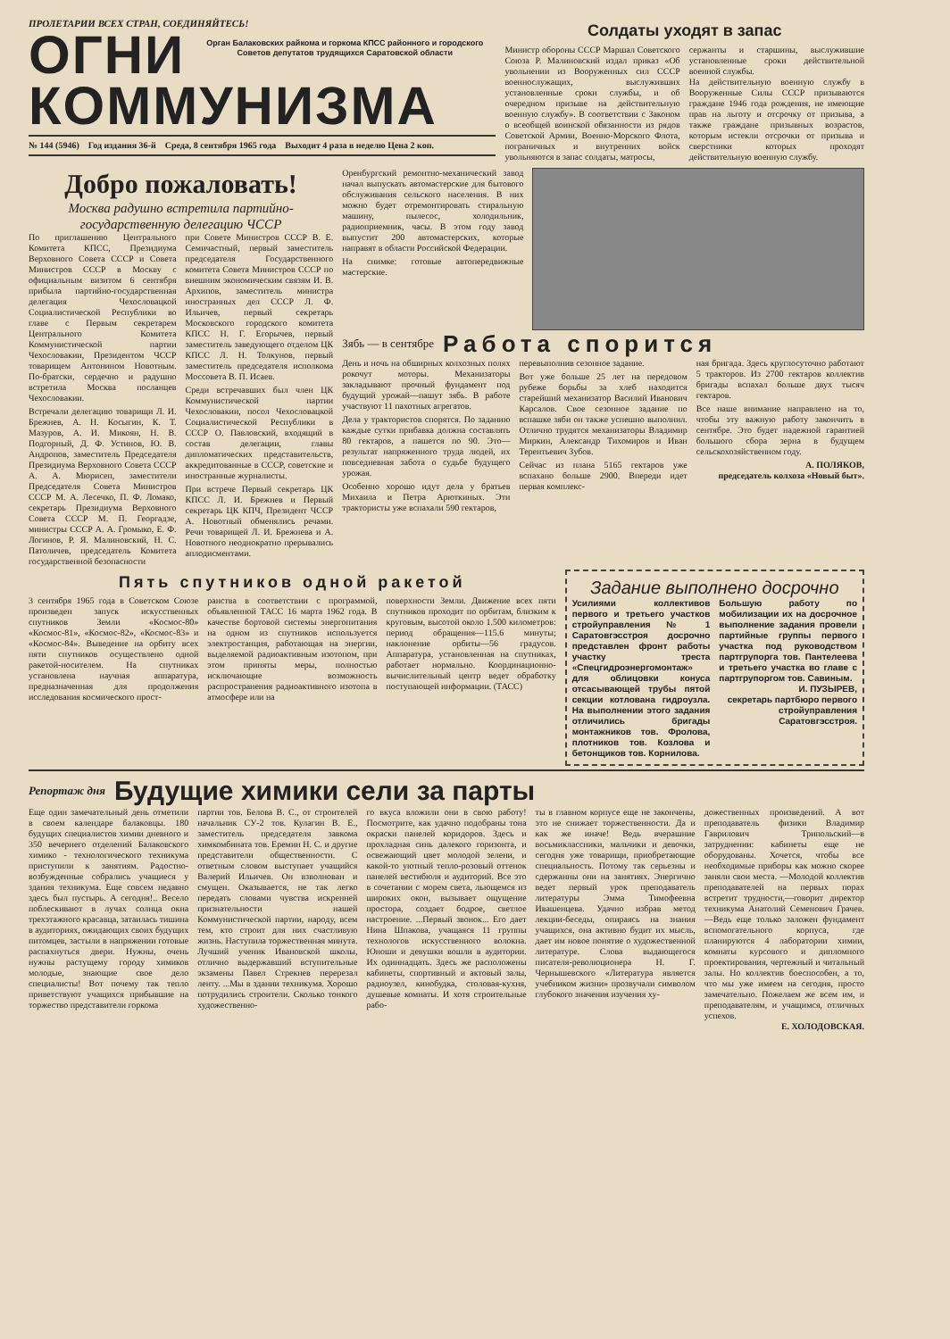ПРОЛЕТАРИИ ВСЕХ СТРАН, СОЕДИНЯЙТЕСЬ!
ОГНИ
Орган Балаковских райкома и горкома КПСС районного и городского Советов депутатов трудящихся Саратовской области
КОММУНИЗМА
№ 144 (5946) Год издания 36-й Среда, 8 сентября 1965 года Выходит 4 раза в неделю Цена 2 коп.
Солдаты уходят в запас
Министр обороны СССР Маршал Советского Союза Р. Малиновский издал приказ «Об увольнении из Вооруженных сил СССР военнослужащих, выслуживших установленные сроки службы, и об очередном призыве на действительную военную службу». В соответствии с Законом о всеобщей воинской обязанности из рядов Советской Армии, Военно-Морского Флота, пограничных и внутренних войск увольняются в запас солдаты, матросы,
сержанты и старшины, выслужившие установленные сроки действительной военной службы.
На действительную военную службу в Вооруженные Силы СССР призываются граждане 1946 года рождения, не имеющие прав на льготу и отсрочку от призыва, а также граждане призывных возрастов, которым истекли отсрочки от призыва и сверстники которых проходят действительную военную службу.
Добро пожаловать!
Москва радушно встретила партийно-государственную делегацию ЧССР
По приглашению Центрального Комитета КПСС, Президиума Верховного Совета СССР и Совета Министров СССР в Москву с официальным визитом 6 сентября прибыла партийно-государственная делегация Чехословацкой Социалистической Республики во главе с Первым секретарем Центрального Комитета Коммунистической партии Чехословакии, Президентом ЧССР товарищем Антонином Новотным. По-братски, сердечно и радушно встретила Москва посланцев Чехословакии.
Встречали делегацию товарищи Л. И. Брежнев, А. Н. Косыгин, К. Т. Мазуров, А. И. Микоян, Н. В. Подгорный, Д. Ф. Устинов, Ю. В. Андропов, заместитель Председателя Президиума Верховного Совета СССР А. А. Мюрисеп, заместители Председателя Совета Министров СССР М. А. Лесечко, П. Ф. Ломако, секретарь Президиума Верховного Совета СССР М. П. Георгадзе, министры СССР А. А. Громыко, Е. Ф. Логинов, Р. Я. Малиновский, Н. С. Патоличев, председатель Комитета государственной безопасности
при Совете Министров СССР В. Е. Семичастный, первый заместитель председателя Государственного комитета Совета Министров СССР по внешним экономическим связям И. В. Архипов, заместитель министра иностранных дел СССР Л. Ф. Ильичев, первый секретарь Московского городского комитета КПСС Н. Г. Егорычев, первый заместитель заведующего отделом ЦК КПСС Л. Н. Толкунов, первый заместитель председателя исполкома Моссовета В. П. Исаев.
Среди встречавших был член ЦК Коммунистической партии Чехословакии, посол Чехословацкой Социалистической Республики в СССР О. Павловский, входящий в состав делегации, главы дипломатических представительств, аккредитованные в СССР, советские и иностранные журналисты.
При встрече Первый секретарь ЦК КПСС Л. И. Брежнев и Первый секретарь ЦК КПЧ, Президент ЧССР А. Новотный обменялись речами. Речи товарищей Л. И. Брежнева и А. Новотного неоднократно прерывались аплодисментами.
Оренбургский ремонтно-механический завод начал выпускать автомастерские для бытового обслуживания сельского населения. В них можно будет отремонтировать стиральную машину, пылесос, холодильник, радиоприемник, часы. В этом году завод выпустит 200 автомастерских, которые направят в области Российской Федерации.
На снимке: готовые автопередвижные мастерские.
Зябь — в сентябре
Работа спорится
День и ночь на обширных колхозных полях рокочут моторы. Механизаторы закладывают прочный фундамент под будущий урожай—пашут зябь. В работе участвуют 11 пахотных агрегатов.
Дела у трактористов спорятся. По заданию каждые сутки прибавка должна составлять 80 гектаров, а пашется по 90. Это—результат напряженного труда людей, их повседневная забота о судьбе будущего урожая.
Особенно хорошо идут дела у братьев Михаила и Петра Арюткиных. Эти трактористы уже вспахали 590 гектаров,
перевыполнив сезонное задание.
Вот уже больше 25 лет на передовом рубеже борьбы за хлеб находится старейший механизатор Василий Иванович Карсалов. Свое сезонное задание по вспашке зяби он также успешно выполнил. Отлично трудятся механизаторы Владимир Миркин, Александр Тихомиров и Иван Терентьевич Зубов.
Сейчас из плана 5165 гектаров уже вспахано больше 2900. Впереди идет первая комплекс-
ная бригада. Здесь круглосуточно работают 5 тракторов. Из 2700 гектаров коллектив бригады вспахал больше двух тысяч гектаров.
Все наше внимание направлено на то, чтобы эту важную работу закончить в сентябре. Это будет надежной гарантией большого сбора зерна в будущем сельскохозяйственном году.
А. ПОЛЯКОВ,
председатель колхоза «Новый быт».
Пять спутников одной ракетой
3 сентября 1965 года в Советском Союзе произведен запуск искусственных спутников Земли «Космос-80» «Космос-81», «Космос-82», «Космос-83» и «Космос-84». Выведение на орбиту всех пяти спутников осуществлено одной ракетой-носителем. На спутниках установлена научная аппаратура, предназначенная для продолжения исследования космического прост-
ранства в соответствии с программой, объявленной ТАСС 16 марта 1962 года. В качестве бортовой системы энергопитания на одном из спутников используется электростанция, работающая на энергии, выделяемой радиоактивным изотопом, при этом приняты меры, полностью исключающие возможность распространения радиоактивного изотопа в атмосфере или на
поверхности Земли. Движение всех пяти спутников проходит по орбитам, близким к круговым, высотой около 1.500 километров: период обращения—115.6 минуты; наклонение орбиты—56 градусов. Аппаратура, установленная на спутниках, работает нормально. Координационно-вычислительный центр ведет обработку поступающей информации. (ТАСС)
Задание выполнено досрочно
Усилиями коллективов первого и третьего участков стройуправления № 1 Саратовгэсстроя досрочно представлен фронт работы участку треста «Спецгидроэнергомонтаж» для облицовки конуса отсасывающей трубы пятой секции котлована гидроузла. На выполнении этого задания отличились бригады монтажников тов. Фролова, плотников тов. Козлова и бетонщиков тов. Корнилова.
Большую работу по мобилизации их на досрочное выполнение задания провели партийные группы первого участка под руководством партгрупорга тов. Пантелеева и третьего участка во главе с партгрупоргом тов. Савиным.
И. ПУЗЫРЕВ,
секретарь партбюро первого стройуправления Саратовгэсстроя.
Репортаж дня
Будущие химики сели за парты
Еще один замечательный день отметили в своем календаре балаковцы. 180 будущих специалистов химии дневного и 350 вечернего отделений Балаковского химико - технологического техникума приступили к занятиям. Радостно-возбужденные собрались учащиеся у здания техникума. Еще совсем недавно здесь был пустырь. А сегодня!.. Весело поблескивают в лучах солнца окна трехэтажного красавца, затаилась тишина в аудиториях, ожидающих своих будущих питомцев, застыли в напряжении готовые распахнуться двери. Нужны, очень нужны растущему городу химиков молодые, знающие свое дело специалисты! Вот почему так тепло приветствуют учащихся прибывшие на торжество представители горкома
партии тов. Белова В. С., от строителей начальник СУ-2 тов. Кулагин В. Е., заместитель председателя завкома химкомбината тов. Еремин Н. С. и другие представители общественности. С ответным словом выступает учащийся Валерий Ильичев. Он взволнован и смущен. Оказывается, не так легко передать словами чувства искренней признательности нашей Коммунистической партии, народу, всем тем, кто строит для них счастливую жизнь. Наступила торжественная минута. Лучший ученик Ивановской школы, отлично выдержавший вступительные экзамены Павел Стрекнев перерезал ленту. ...Мы в здании техникума. Хорошо потрудились строители. Сколько тонкого художественно-
го вкуса вложили они в свою работу! Посмотрите, как удачно подобраны тона окраски панелей коридоров. Здесь и прохладная синь далекого горизонта, и освежающий цвет молодой зелени, и какой-то уютный тепло-розовый оттенок панелей вестибюля и аудиторий. Все это в сочетании с морем света, льющемся из широких окон, вызывает ощущение простора, создает бодрое, светлое настроение. ...Первый звонок... Его дает Нина Шпакова, учащаяся 11 группы технологов искусственного волокна. Юноши и девушки вошли в аудитории. Их одиннадцать. Здесь же расположены кабинеты, спортивный и актовый залы, радиоузел, кинобудка, столовая-кухня, душевые комнаты. И хотя строительные рабо-
ты в главном корпусе еще не закончены, это не снижает торжественности. Да и как же иначе! Ведь вчерашние восьмиклассники, мальчики и девочки, сегодня уже товарищи, приобретающие специальность. Потому так серьезны и сдержанны они на занятиях. Энергично ведет первый урок преподаватель литературы Эмма Тимофеевна Ивашенцева. Удачно избрав метод лекции-беседы, опираясь на знания учащихся, она активно будит их мысль, дает им новое понятие о художественной литературе. Слова выдающегося писателя-революционера Н. Г. Чернышевского «Литература является учебником жизни» прозвучали символом глубокого значения изучения ху-
дожественных произведений. А вот преподаватель физики Владимир Гаврилович Трипольский—в затруднении: кабинеты еще не оборудованы. Хочется, чтобы все необходимые приборы как можно скорее заняли свои места. —Молодой коллектив преподавателей на первых порах встретит трудности,—говорит директор техникума Анатолий Семенович Грачев.—Ведь еще только заложен фундамент вспомогательного корпуса, где планируются 4 лаборатории химии, комнаты курсового и дипломного проектирования, чертежный и читальный залы. Но коллектив боеспособен, а то, что мы уже имеем на сегодня, просто замечательно. Пожелаем же всем им, и преподавателям, и учащимся, отличных успехов.
Е. ХОЛОДОВСКАЯ.